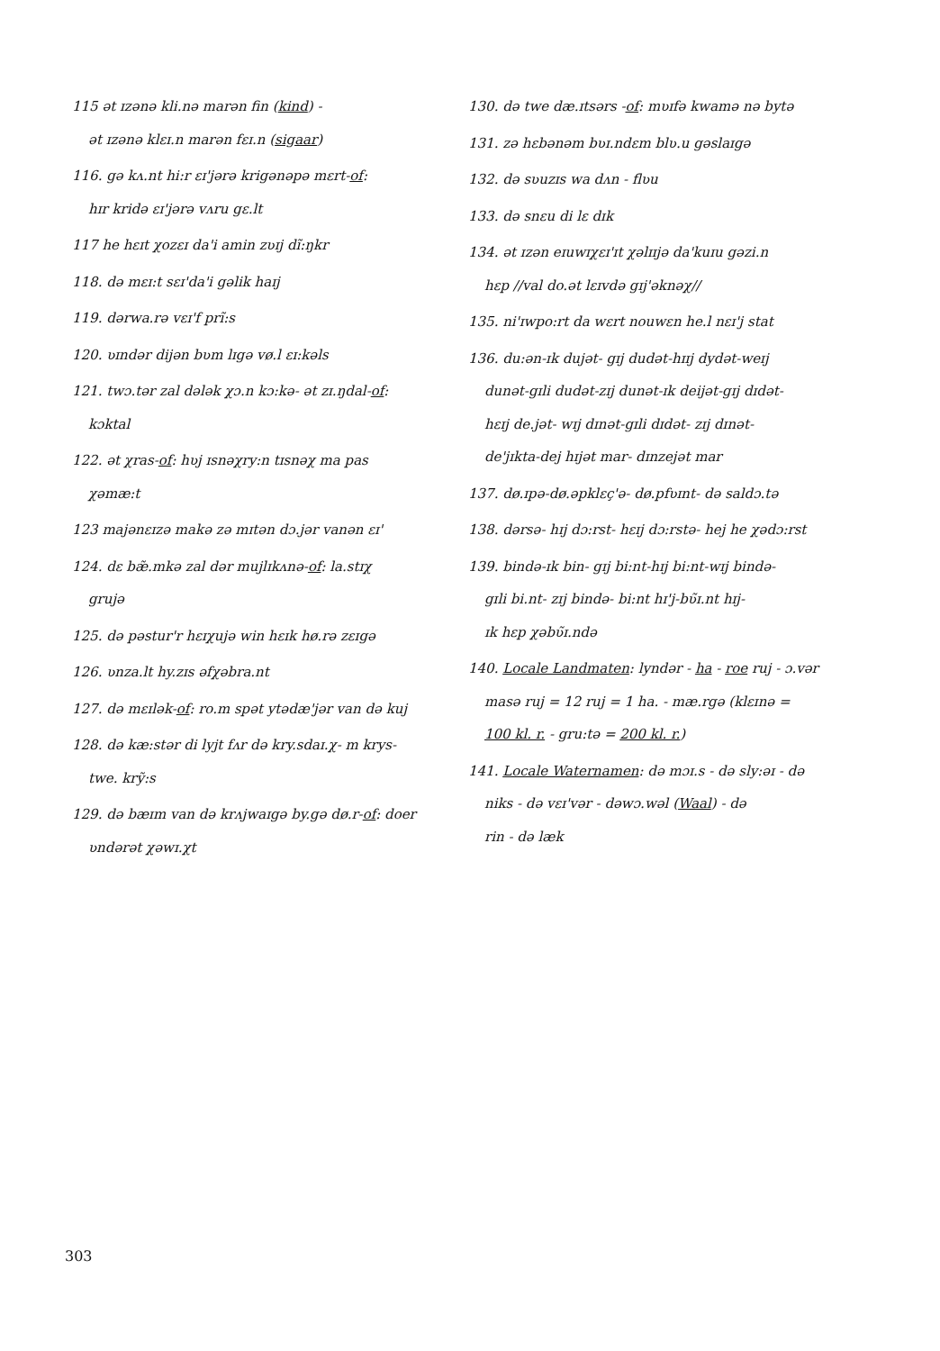115 ət ɪzənə kli.nə marən fin (kind) -
ət ɪzənə klɛɪ.n marən fɛɪ.n (sigaar)
116. gə kʌ.nt hi:r ɛɪ'jərə krigənəpə mɛrt-of:
hɪr kridə ɛɪ'jərə vʌru gɛ.lt
117 he hɛɪt χozɛɪ da'i amin zʋɪj dĩ:ŋkr
118. də mɛɪ:t sɛɪ'da'i gəlik haɪj
119. dərwa.rə vɛɪ'f prĩ:s
120. ʋɪndər dijən bʋm lɪgə vø.l ɛɪ:kəls
121. twɔ.tər zal dələk χɔ.n kɔ:kə- ət zɪ.ŋdal-of:
kɔktal
122. ət χras-of: hʋj ɪsnəχry:n tɪsnəχ ma pas
χəmæ:t
123 majənɛɪzə makə zə mɪtən dɔ.jər vanən ɛɪ'
124. dɛ bæ̃.mkə zal dər mujlɪkʌnə-of: la.stɪχ
grujə
125. də pəstur'r hɛɪχujə win hɛɪk hø.rə zɛɪgə
126. ʋnza.lt hy.zɪs əfχəbra.nt
127. də mɛɪlək-of: ro.m spət ytədæ'jər van də kuj
128. də kæ:stər di lyjt fʌr də kry.sdaɪ.χ- m krys-
twe. krỹ:s
129. də bæɪm van də krʌjwaɪgə by.gə dø.r-of: doer
ʋndərət χəwɪ.χt
130. də twe dæ.ɪtsərs -of: mʋɪfə kwamə nə bytə
131. zə hɛbənəm bʋɪ.ndɛm blʋ.u gəslaɪgə
132. də sʋuzɪs wa dʌn - flʋu
133. də snɛu di lɛ dɪk
134. ət ɪzən eɪuwɪχɛɪ'ɪt χəlɪɪjə da'kuɪu gəzi.n
hɛp //val do.ət lɛɪvdə gɪj'əknəχ//
135. ni'ɪwpo:rt da wɛrt nouwɛn he.l nɛɪ'j stat
136. du:ən-ɪk dujət- gɪj dudət-hɪɪj dydət-weɪj
dunət-gɪli dudət-zɪj dunət-ɪk deijət-gɪj dɪdət-
hɛɪj de.jət- wɪj dɪnət-gɪli dɪdət- zɪj dɪnət-
de'jɪkta-dej hɪjət mar- dɪnzejət mar
137. dø.ɪpə-dø.əpklɛç'ə- dø.pfʋɪnt- də saldɔ.tə
138. dərsə- hɪj dɔ:rst- hɛɪj dɔ:rstə- hej he χədɔ:rst
139. bində-ɪk bin- gɪj bi:nt-hɪj bi:nt-wɪj bində-
gɪli bi.nt- zɪj bində- bi:nt hɪ'j-bʋ̃ɪ.nt hɪj-
ɪk hɛp χəbʋ̃ɪ.ndə
140. Locale Landmaten: lyndər - ha - roe ruj - ɔ.vər
masə ruj = 12 ruj = 1 ha. - mæ.rgə (klɛɪnə =
100 kl. r. - gru:tə = 200 kl. r.)
141. Locale Waternamen: də mɔɪ.s - də sly:əɪ - də
niks - də vɛɪ'vər - dəwɔ.wəl (Waal) - də
rin - də læk
303